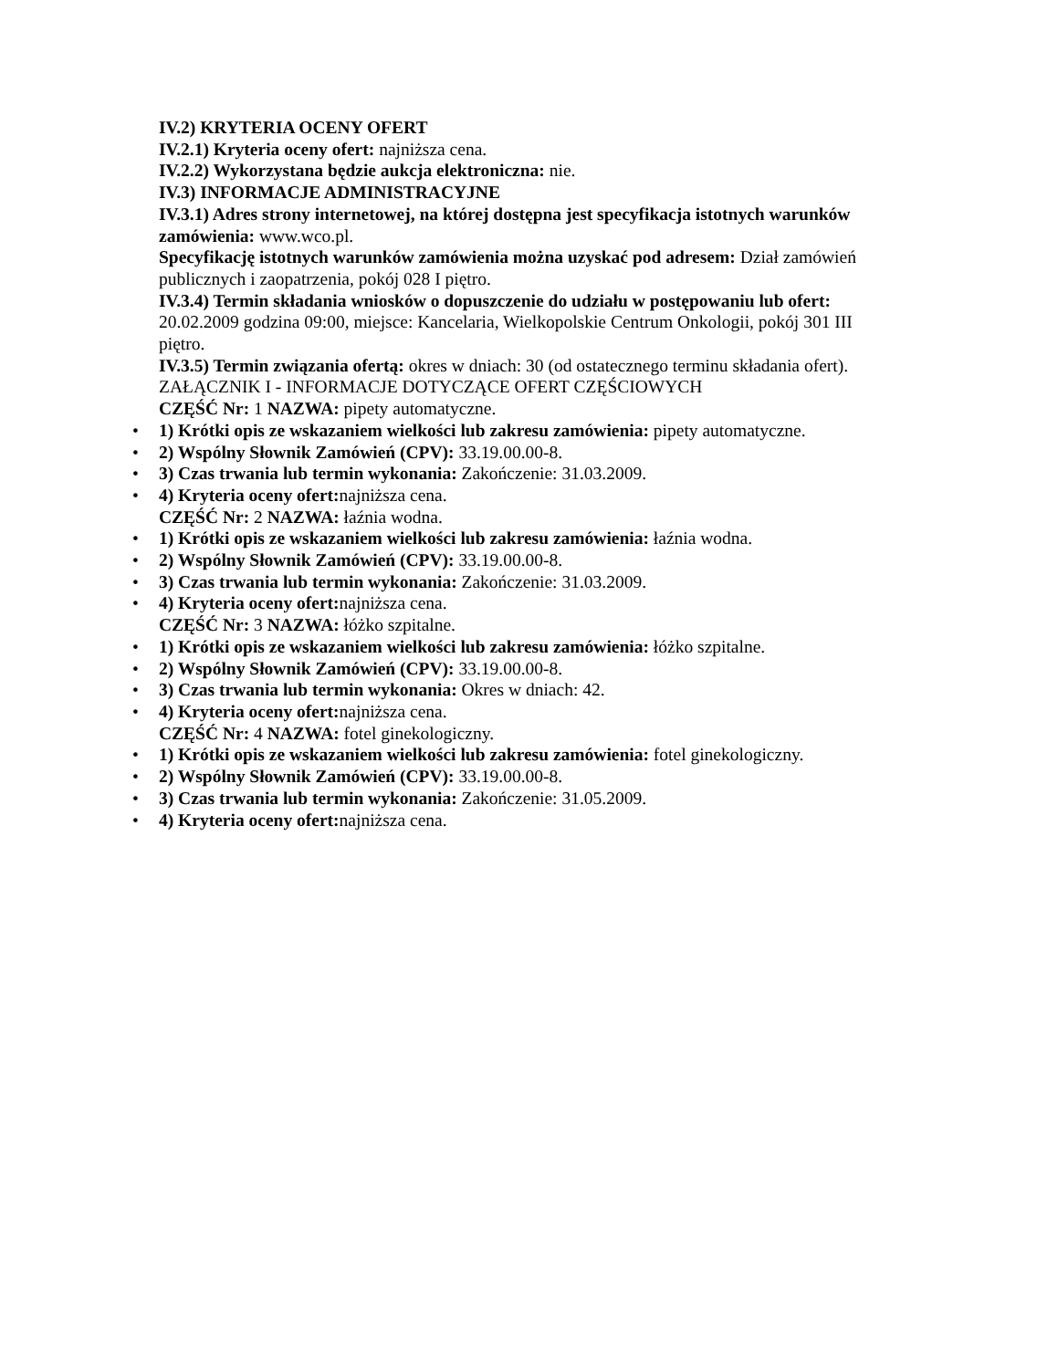IV.2) KRYTERIA OCENY OFERT
IV.2.1) Kryteria oceny ofert: najniższa cena.
IV.2.2) Wykorzystana będzie aukcja elektroniczna: nie.
IV.3) INFORMACJE ADMINISTRACYJNE
IV.3.1) Adres strony internetowej, na której dostępna jest specyfikacja istotnych warunków zamówienia: www.wco.pl.
Specyfikację istotnych warunków zamówienia można uzyskać pod adresem: Dział zamówień publicznych i zaopatrzenia, pokój 028 I piętro.
IV.3.4) Termin składania wniosków o dopuszczenie do udziału w postępowaniu lub ofert: 20.02.2009 godzina 09:00, miejsce: Kancelaria, Wielkopolskie Centrum Onkologii, pokój 301 III piętro.
IV.3.5) Termin związania ofertą: okres w dniach: 30 (od ostatecznego terminu składania ofert).
ZAŁĄCZNIK I - INFORMACJE DOTYCZĄCE OFERT CZĘŚCIOWYCH
CZĘŚĆ Nr: 1 NAZWA: pipety automatyczne.
• 1) Krótki opis ze wskazaniem wielkości lub zakresu zamówienia: pipety automatyczne.
• 2) Wspólny Słownik Zamówień (CPV): 33.19.00.00-8.
• 3) Czas trwania lub termin wykonania: Zakończenie: 31.03.2009.
• 4) Kryteria oceny ofert: najniższa cena.
CZĘŚĆ Nr: 2 NAZWA: łaźnia wodna.
• 1) Krótki opis ze wskazaniem wielkości lub zakresu zamówienia: łaźnia wodna.
• 2) Wspólny Słownik Zamówień (CPV): 33.19.00.00-8.
• 3) Czas trwania lub termin wykonania: Zakończenie: 31.03.2009.
• 4) Kryteria oceny ofert: najniższa cena.
CZĘŚĆ Nr: 3 NAZWA: łóżko szpitalne.
• 1) Krótki opis ze wskazaniem wielkości lub zakresu zamówienia: łóżko szpitalne.
• 2) Wspólny Słownik Zamówień (CPV): 33.19.00.00-8.
• 3) Czas trwania lub termin wykonania: Okres w dniach: 42.
• 4) Kryteria oceny ofert: najniższa cena.
CZĘŚĆ Nr: 4 NAZWA: fotel ginekologiczny.
• 1) Krótki opis ze wskazaniem wielkości lub zakresu zamówienia: fotel ginekologiczny.
• 2) Wspólny Słownik Zamówień (CPV): 33.19.00.00-8.
• 3) Czas trwania lub termin wykonania: Zakończenie: 31.05.2009.
• 4) Kryteria oceny ofert: najniższa cena.